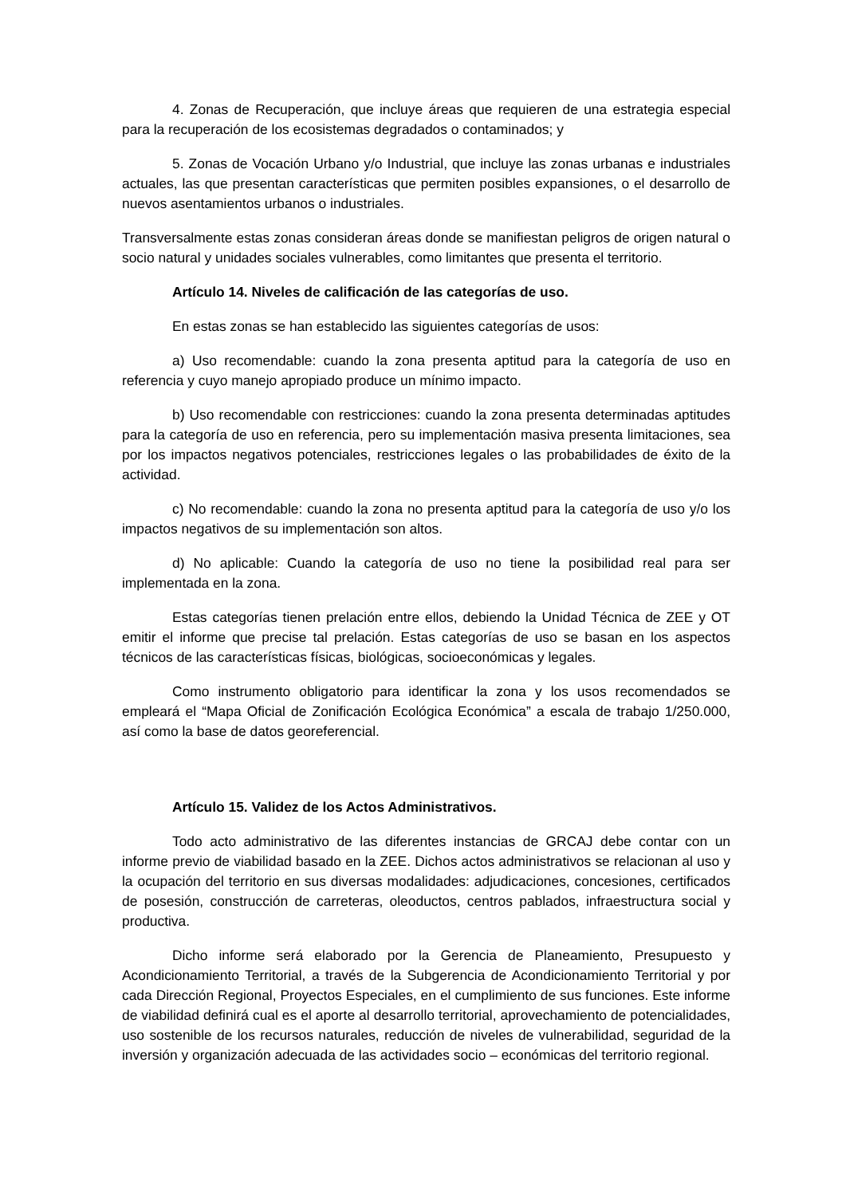4. Zonas de Recuperación, que incluye áreas que requieren de una estrategia especial para la recuperación de los ecosistemas degradados o contaminados; y
5. Zonas de Vocación Urbano y/o Industrial, que incluye las zonas urbanas e industriales actuales, las que presentan características que permiten posibles expansiones, o el desarrollo de nuevos asentamientos urbanos o industriales.
Transversalmente estas zonas consideran áreas donde se manifiestan peligros de origen natural o socio natural y unidades sociales vulnerables, como limitantes que presenta el territorio.
Artículo 14. Niveles de calificación de las categorías de uso.
En estas zonas se han establecido las siguientes categorías de usos:
a) Uso recomendable: cuando la zona presenta aptitud para la categoría de uso en referencia y cuyo manejo apropiado produce un mínimo impacto.
b) Uso recomendable con restricciones: cuando la zona presenta determinadas aptitudes para la categoría de uso en referencia, pero su implementación masiva presenta limitaciones, sea por los impactos negativos potenciales, restricciones legales o las probabilidades de éxito de la actividad.
c) No recomendable: cuando la zona no presenta aptitud para la categoría de uso y/o los impactos negativos de su implementación son altos.
d) No aplicable: Cuando la categoría de uso no tiene la posibilidad real para ser implementada en la zona.
Estas categorías tienen prelación entre ellos, debiendo la Unidad Técnica de ZEE y OT emitir el informe que precise tal prelación. Estas categorías de uso se basan en los aspectos técnicos de las características físicas, biológicas, socioeconómicas y legales.
Como instrumento obligatorio para identificar la zona y los usos recomendados se empleará el “Mapa Oficial de Zonificación Ecológica Económica” a escala de trabajo 1/250.000, así como la base de datos georeferencial.
Artículo 15. Validez de los Actos Administrativos.
Todo acto administrativo de las diferentes instancias de GRCAJ debe contar con un informe previo de viabilidad basado en la ZEE. Dichos actos administrativos se relacionan al uso y la ocupación del territorio en sus diversas modalidades: adjudicaciones, concesiones, certificados de posesión, construcción de carreteras, oleoductos, centros pablados, infraestructura social y productiva.
Dicho informe será elaborado por la Gerencia de Planeamiento, Presupuesto y Acondicionamiento Territorial, a través de la Subgerencia de Acondicionamiento Territorial y por cada Dirección Regional, Proyectos Especiales, en el cumplimiento de sus funciones. Este informe de viabilidad definirá cual es el aporte al desarrollo territorial, aprovechamiento de potencialidades, uso sostenible de los recursos naturales, reducción de niveles de vulnerabilidad, seguridad de la inversión y organización adecuada de las actividades socio – económicas del territorio regional.